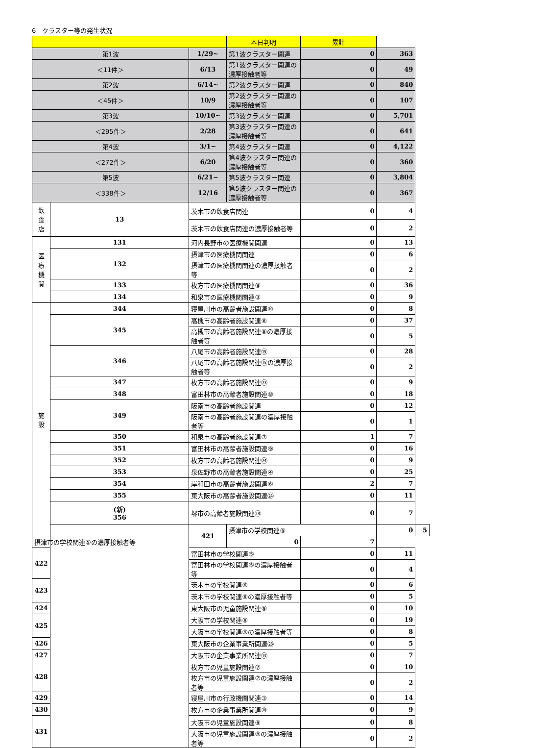6　クラスター等の発生状況
| | | | 本日判明 | 累計 | | |
| --- | --- | --- | --- | --- | --- | --- |
| 第1波 | | 1/29~ | 第1波クラスター関連 | 0 | 363 | |
| ＜11件＞ | | 6/13 | 第1波クラスター関連の濃厚接触者等 | 0 | 49 | |
| 第2波 | | 6/14~ | 第2波クラスター関連 | 0 | 840 | |
| ＜45件＞ | | 10/9 | 第2波クラスター関連の濃厚接触者等 | 0 | 107 | |
| 第3波 | | 10/10~ | 第3波クラスター関連 | 0 | 5,701 | |
| ＜295件＞ | | 2/28 | 第3波クラスター関連の濃厚接触者等 | 0 | 641 | |
| 第4波 | | 3/1~ | 第4波クラスター関連 | 0 | 4,122 | |
| ＜272件＞ | | 6/20 | 第4波クラスター関連の濃厚接触者等 | 0 | 360 | |
| 第5波 | | 6/21~ | 第5波クラスター関連 | 0 | 3,804 | |
| ＜338件＞ | | 12/16 | 第5波クラスター関連の濃厚接触者等 | 0 | 367 | |
| 飲 食 店 | 13 | 茨木市の飲食店関連 | | 0 | 4 | |
| | | 茨木市の飲食店関連の濃厚接触者等 | | 0 | 2 | |
| 医 療 機 関 | 131 | 河内長野市の医療機関関連 | | 0 | 13 | |
| | 132 | 摂津市の医療機関関連 | | 0 | 6 | |
| | | 摂津市の医療機関関連の濃厚接触者等 | | 0 | 2 | |
| | 133 | 枚方市の医療機関関連⑧ | | 0 | 36 | |
| | 134 | 和泉市の医療機関関連③ | | 0 | 9 | |
| 施 設 | 344 | 寝屋川市の高齢者施設関連⑩ | | 0 | 8 | |
| | 345 | 高槻市の高齢者施設関連⑧ | | 0 | 37 | |
| | | 高槻市の高齢者施設関連⑧の濃厚接触者等 | | 0 | 5 | |
| | 346 | 八尾市の高齢者施設関連⑮ | | 0 | 28 | |
| | | 八尾市の高齢者施設関連⑮の濃厚接触者等 | | 0 | 2 | |
| | 347 | 枚方市の高齢者施設関連㉓ | | 0 | 9 | |
| | 348 | 富田林市の高齢者施設関連⑧ | | 0 | 18 | |
| | 349 | 阪南市の高齢者施設関連 | | 0 | 12 | |
| | | 阪南市の高齢者施設関連の濃厚接触者等 | | 0 | 1 | |
| | 350 | 和泉市の高齢者施設関連⑦ | | 1 | 7 | |
| | 351 | 富田林市の高齢者施設関連⑨ | | 0 | 16 | |
| | 352 | 枚方市の高齢者施設関連㉔ | | 0 | 9 | |
| | 353 | 泉佐野市の高齢者施設関連④ | | 0 | 25 | |
| | 354 | 岸和田市の高齢者施設関連⑥ | | 2 | 7 | |
| | 355 | 東大阪市の高齢者施設関連㉔ | | 0 | 11 | |
| | (新) 356 | 堺市の高齢者施設関連⑱ | | 0 | 7 | |
| | | 421 | 摂津市の学校関連⑤ | | 0 | 5 |
| 摂津市の学校関連⑤の濃厚接触者等 | | | 0 | 7 | | |
| 422 | | 富田林市の学校関連⑤ | | 0 | 11 | |
| | | 富田林市の学校関連⑤の濃厚接触者等 | | 0 | 4 | |
| 423 | | 茨木市の学校関連⑥ | | 0 | 6 | |
| | | 茨木市の学校関連⑥の濃厚接触者等 | | 0 | 5 | |
| 424 | | 東大阪市の児童施設関連⑨ | | 0 | 10 | |
| 425 | | 大阪市の学校関連⑨ | | 0 | 19 | |
| | | 大阪市の学校関連⑨の濃厚接触者等 | | 0 | 8 | |
| 426 | | 東大阪市の企業事業所関連㉘ | | 0 | 5 | |
| 427 | | 大阪市の企業事業所関連⑬ | | 0 | 7 | |
| 428 | | 枚方市の児童施設関連⑦ | | 0 | 10 | |
| | | 枚方市の児童施設関連⑦の濃厚接触者等 | | 0 | 2 | |
| 429 | | 寝屋川市の行政機関関連③ | | 0 | 14 | |
| 430 | | 枚方市の企業事業所関連⑩ | | 0 | 9 | |
| 431 | | 大阪市の児童施設関連⑧ | | 0 | 8 | |
| | | 大阪市の児童施設関連⑧の濃厚接触者等 | | 0 | 2 | |